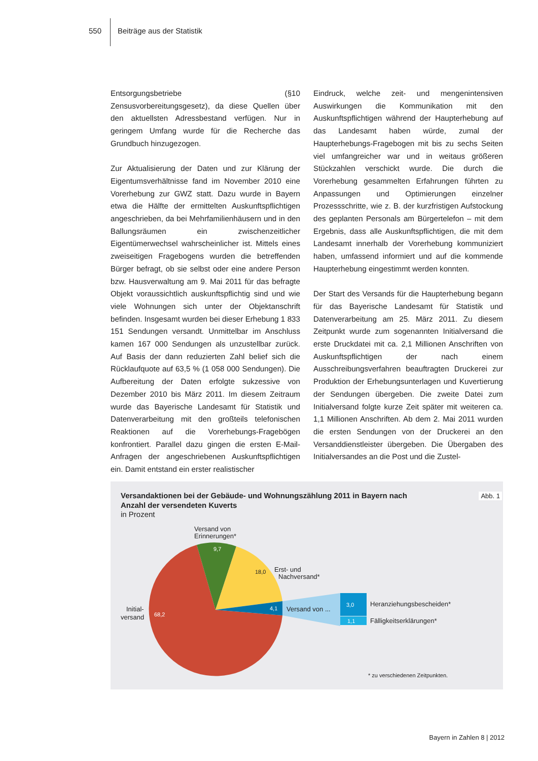550 Beiträge aus der Statistik
Entsorgungsbetriebe (§10 Zensusvorbereitungsgesetz), da diese Quellen über den aktuellsten Adressbestand verfügen. Nur in geringem Umfang wurde für die Recherche das Grundbuch hinzugezogen.
Zur Aktualisierung der Daten und zur Klärung der Eigentumsverhältnisse fand im November 2010 eine Vorerhebung zur GWZ statt. Dazu wurde in Bayern etwa die Hälfte der ermittelten Auskunftspflichtigen angeschrieben, da bei Mehrfamilienhäusern und in den Ballungsräumen ein zwischenzeitlicher Eigentümerwechsel wahrscheinlicher ist. Mittels eines zweiseitigen Fragebogens wurden die betreffenden Bürger befragt, ob sie selbst oder eine andere Person bzw. Hausverwaltung am 9. Mai 2011 für das befragte Objekt voraussichtlich auskunftspflichtig sind und wie viele Wohnungen sich unter der Objektanschrift befinden. Insgesamt wurden bei dieser Erhebung 1 833 151 Sendungen versandt. Unmittelbar im Anschluss kamen 167 000 Sendungen als unzustellbar zurück. Auf Basis der dann reduzierten Zahl belief sich die Rücklaufquote auf 63,5 % (1 058 000 Sendungen). Die Aufbereitung der Daten erfolgte sukzessive von Dezember 2010 bis März 2011. Im diesem Zeitraum wurde das Bayerische Landesamt für Statistik und Datenverarbeitung mit den großteils telefonischen Reaktionen auf die Vorerhebungs-Fragebögen konfrontiert. Parallel dazu gingen die ersten E-Mail-Anfragen der angeschriebenen Auskunftspflichtigen ein. Damit entstand ein erster realistischer
Eindruck, welche zeit- und mengenintensiven Auswirkungen die Kommunikation mit den Auskunftspflichtigen während der Haupterhebung auf das Landesamt haben würde, zumal der Haupterhebungs-Fragebogen mit bis zu sechs Seiten viel umfangreicher war und in weitaus größeren Stückzahlen verschickt wurde. Die durch die Vorerhebung gesammelten Erfahrungen führten zu Anpassungen und Optimierungen einzelner Prozessschritte, wie z. B. der kurzfristigen Aufstockung des geplanten Personals am Bürgertelefon – mit dem Ergebnis, dass alle Auskunftspflichtigen, die mit dem Landesamt innerhalb der Vorerhebung kommuniziert haben, umfassend informiert und auf die kommende Haupterhebung eingestimmt werden konnten.
Der Start des Versands für die Haupterhebung begann für das Bayerische Landesamt für Statistik und Datenverarbeitung am 25. März 2011. Zu diesem Zeitpunkt wurde zum sogenannten Initialversand die erste Druckdatei mit ca. 2,1 Millionen Anschriften von Auskunftspflichtigen der nach einem Ausschreibungsverfahren beauftragten Druckerei zur Produktion der Erhebungsunterlagen und Kuvertierung der Sendungen übergeben. Die zweite Datei zum Initialversand folgte kurze Zeit später mit weiteren ca. 1,1 Millionen Anschriften. Ab dem 2. Mai 2011 wurden die ersten Sendungen von der Druckerei an den Versanddienstleister übergeben. Die Übergaben des Initialversandes an die Post und die Zustel-
9,7
3,0
1,1
4,1
68,2
18,0
Versand von
Erinnerungen*
Erst- und
Nachversand*
Initial-
versand
Versand von ...
Heranziehungsbescheiden*
Fälligkeitserklärungen*
* zu verschiedenen Zeitpunkten.
Abb. 1
Versandaktionen bei der Gebäude- und Wohnungszählung 2011 in Bayern nach Anzahl der versendeten Kuverts
in Prozent
Bayern in Zahlen 8 | 2012